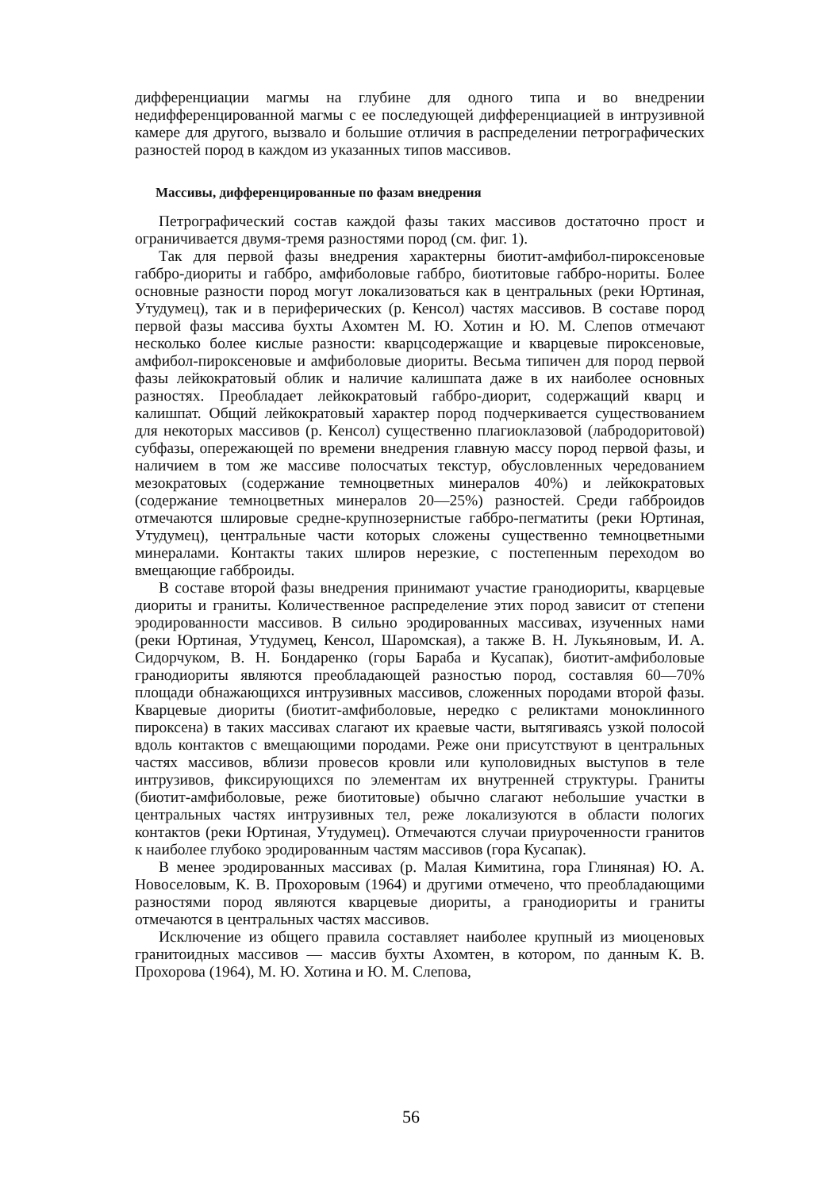дифференциации магмы на глубине для одного типа и во внедрении недифференцированной магмы с ее последующей дифференциацией в интрузивной камере для другого, вызвало и большие отличия в распределении петрографических разностей пород в каждом из указанных типов массивов.
Массивы, дифференцированные по фазам внедрения
Петрографический состав каждой фазы таких массивов достаточно прост и ограничивается двумя-тремя разностями пород (см. фиг. 1).
Так для первой фазы внедрения характерны биотит-амфибол-пироксеновые габбро-диориты и габбро, амфиболовые габбро, биотитовые габбро-нориты. Более основные разности пород могут локализоваться как в центральных (реки Юртиная, Утудумец), так и в периферических (р. Кенсол) частях массивов. В составе пород первой фазы массива бухты Ахомтен М. Ю. Хотин и Ю. М. Слепов отмечают несколько более кислые разности: кварцсодержащие и кварцевые пироксеновые, амфибол-пироксеновые и амфиболовые диориты. Весьма типичен для пород первой фазы лейкократовый облик и наличие калишпата даже в их наиболее основных разностях. Преобладает лейкократовый габбро-диорит, содержащий кварц и калишпат. Общий лейкократовый характер пород подчеркивается существованием для некоторых массивов (р. Кенсол) существенно плагиоклазовой (лабродоритовой) субфазы, опережающей по времени внедрения главную массу пород первой фазы, и наличием в том же массиве полосчатых текстур, обусловленных чередованием мезократовых (содержание темноцветных минералов 40%) и лейкократовых (содержание темноцветных минералов 20—25%) разностей. Среди габброидов отмечаются шлировые средне-крупнозернистые габбро-пегматиты (реки Юртиная, Утудумец), центральные части которых сложены существенно темноцветными минералами. Контакты таких шлиров нерезкие, с постепенным переходом во вмещающие габброиды.
В составе второй фазы внедрения принимают участие гранодиориты, кварцевые диориты и граниты. Количественное распределение этих пород зависит от степени эродированности массивов. В сильно эродированных массивах, изученных нами (реки Юртиная, Утудумец, Кенсол, Шаромская), а также В. Н. Лукьяновым, И. А. Сидорчуком, В. Н. Бондаренко (горы Бараба и Кусапак), биотит-амфиболовые гранодиориты являются преобладающей разностью пород, составляя 60—70% площади обнажающихся интрузивных массивов, сложенных породами второй фазы. Кварцевые диориты (биотит-амфиболовые, нередко с реликтами моноклинного пироксена) в таких массивах слагают их краевые части, вытягиваясь узкой полосой вдоль контактов с вмещающими породами. Реже они присутствуют в центральных частях массивов, вблизи провесов кровли или куполовидных выступов в теле интрузивов, фиксирующихся по элементам их внутренней структуры. Граниты (биотит-амфиболовые, реже биотитовые) обычно слагают небольшие участки в центральных частях интрузивных тел, реже локализуются в области пологих контактов (реки Юртиная, Утудумец). Отмечаются случаи приуроченности гранитов к наиболее глубоко эродированным частям массивов (гора Кусапак).
В менее эродированных массивах (р. Малая Кимитина, гора Глиняная) Ю. А. Новоселовым, К. В. Прохоровым (1964) и другими отмечено, что преобладающими разностями пород являются кварцевые диориты, а гранодиориты и граниты отмечаются в центральных частях массивов.
Исключение из общего правила составляет наиболее крупный из миоценовых гранитоидных массивов — массив бухты Ахомтен, в котором, по данным К. В. Прохорова (1964), М. Ю. Хотина и Ю. М. Слепова,
56